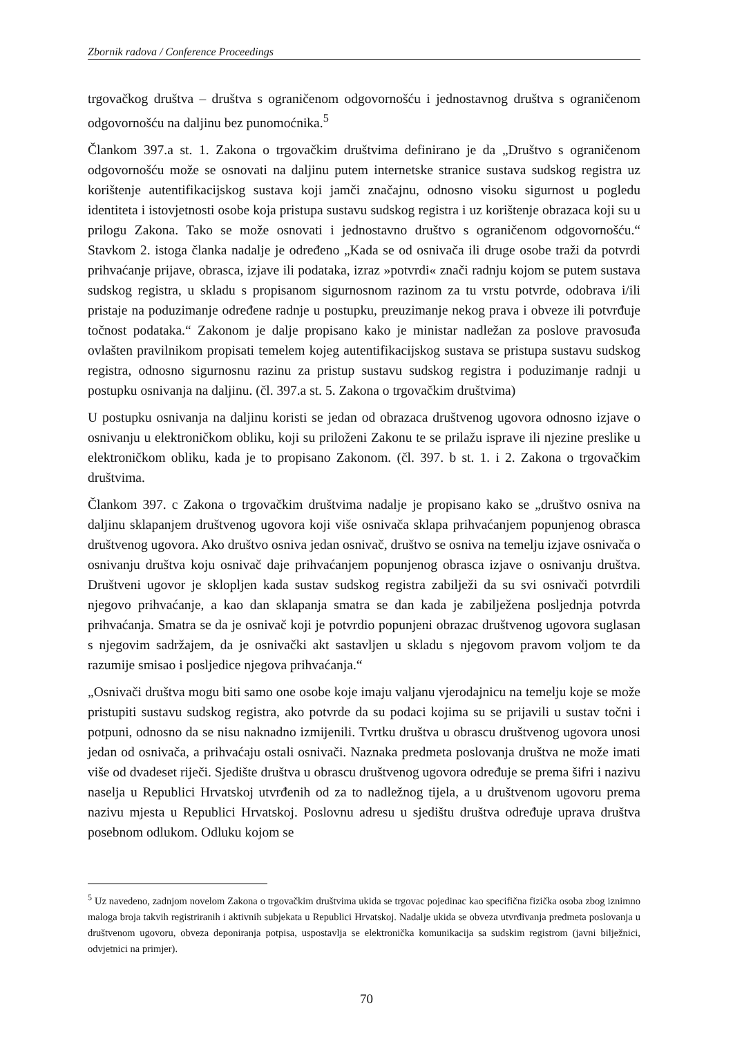Zbornik radova / Conference Proceedings
trgovačkog društva – društva s ograničenom odgovornošću i jednostavnog društva s ograničenom odgovornošću na daljinu bez punomoćnika.<sup>5</sup>
Člankom 397.a st. 1. Zakona o trgovačkim društvima definirano je da „Društvo s ograničenom odgovornošću može se osnovati na daljinu putem internetske stranice sustava sudskog registra uz korištenje autentifikacijskog sustava koji jamči značajnu, odnosno visoku sigurnost u pogledu identiteta i istovjetnosti osobe koja pristupa sustavu sudskog registra i uz korištenje obrazaca koji su u prilogu Zakona. Tako se može osnovati i jednostavno društvo s ograničenom odgovornošću.“ Stavkom 2. istoga članka nadalje je određeno „Kada se od osnivača ili druge osobe traži da potvrdi prihvaćanje prijave, obrasca, izjave ili podataka, izraz »potvrdi« znači radnju kojom se putem sustava sudskog registra, u skladu s propisanom sigurnosnom razinom za tu vrstu potvrde, odobrava i/ili pristaje na poduzimanje određene radnje u postupku, preuzimanje nekog prava i obveze ili potvrđuje točnost podataka.“ Zakonom je dalje propisano kako je ministar nadležan za poslove pravosuđa ovlašten pravilnikom propisati temelem kojeg autentifikacijskog sustava se pristupa sustavu sudskog registra, odnosno sigurnosnu razinu za pristup sustavu sudskog registra i poduzimanje radnji u postupku osnivanja na daljinu. (čl. 397.a st. 5. Zakona o trgovačkim društvima)
U postupku osnivanja na daljinu koristi se jedan od obrazaca društvenog ugovora odnosno izjave o osnivanju u elektroničkom obliku, koji su priloženi Zakonu te se prilažu isprave ili njezine preslike u elektroničkom obliku, kada je to propisano Zakonom. (čl. 397. b st. 1. i 2. Zakona o trgovačkim društvima.
Člankom 397. c Zakona o trgovačkim društvima nadalje je propisano kako se „društvo osniva na daljinu sklapanjem društvenog ugovora koji više osnivača sklapa prihvaćanjem popunjenog obrasca društvenog ugovora. Ako društvo osniva jedan osnivač, društvo se osniva na temelju izjave osnivača o osnivanju društva koju osnivač daje prihvaćanjem popunjenog obrasca izjave o osnivanju društva. Društveni ugovor je sklopljen kada sustav sudskog registra zabilježi da su svi osnivači potvrdili njegovo prihvaćanje, a kao dan sklapanja smatra se dan kada je zabilježena posljednja potvrda prihvaćanja. Smatra se da je osnivač koji je potvrdio popunjeni obrazac društvenog ugovora suglasan s njegovim sadržajem, da je osnivački akt sastavljen u skladu s njegovom pravom voljom te da razumije smisao i posljedice njegova prihvaćanja.“
„Osnivači društva mogu biti samo one osobe koje imaju valjanu vjerodajnicu na temelju koje se može pristupiti sustavu sudskog registra, ako potvrde da su podaci kojima su se prijavili u sustav točni i potpuni, odnosno da se nisu naknadno izmijenili. Tvrtku društva u obrascu društvenog ugovora unosi jedan od osnivača, a prihvaćaju ostali osnivači. Naznaka predmeta poslovanja društva ne može imati više od dvadeset riječi. Sjedište društva u obrascu društvenog ugovora određuje se prema šifri i nazivu naselja u Republici Hrvatskoj utvrđenih od za to nadležnog tijela, a u društvenom ugovoru prema nazivu mjesta u Republici Hrvatskoj. Poslovnu adresu u sjedištu društva određuje uprava društva posebnom odlukom. Odluku kojom se
<sup>5</sup> Uz navedeno, zadnjom novelom Zakona o trgovačkim društvima ukida se trgovac pojedinac kao specifična fizička osoba zbog iznimno maloga broja takvih registriranih i aktivnih subjekata u Republici Hrvatskoj. Nadalje ukida se obveza utvrđivanja predmeta poslovanja u društvenom ugovoru, obveza deponiranja potpisa, uspostavlja se elektronička komunikacija sa sudskim registrom (javni bilježnici, odvjetnici na primjer).
70